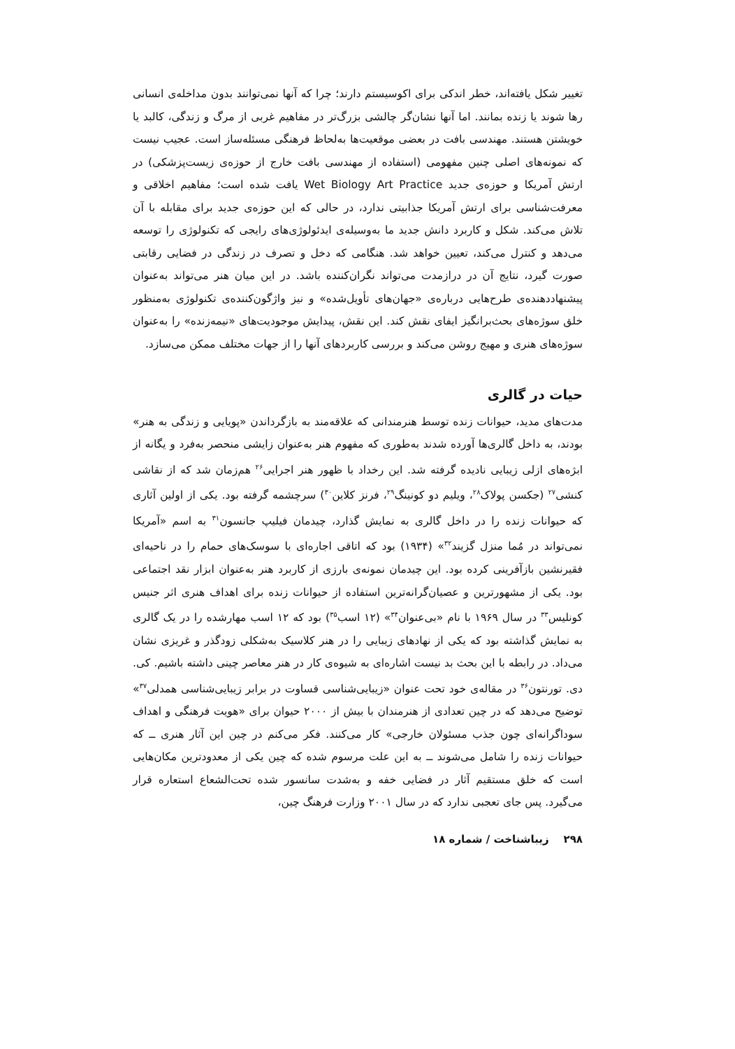تغییر شکل یافته‌اند، خطر اندکی برای اکوسیستم دارند؛ چرا که آنها نمی‌توانند بدون مداخله‌ی انسانی رها شوند یا زنده بمانند. اما آنها نشان‌گر چالشی بزرگ‌تر در مفاهیم غربی از مرگ و زندگی، کالبد یا خویشتن هستند. مهندسی بافت در بعضی موقعیت‌ها به‌لحاظ فرهنگی مسئله‌ساز است. عجیب نیست که نمونه‌های اصلی چنین مفهومی (استفاده از مهندسی بافت خارج از حوزه‌ی زیست‌پزشکی) در ارتش آمریکا و حوزه‌ی جدید Wet Biology Art Practice یافت شده است؛ مفاهیم اخلاقی و معرفت‌شناسی برای ارتش آمریکا جذابیتی ندارد، در حالی که این حوزه‌ی جدید برای مقابله با آن تلاش می‌کند. شکل و کاربرد دانش جدید ما به‌وسیله‌ی ایدئولوژی‌های رایجی که تکنولوژی را توسعه می‌دهد و کنترل می‌کند، تعیین خواهد شد. هنگامی که دخل و تصرف در زندگی در فضایی رقابتی صورت گیرد، نتایج آن در درازمدت می‌تواند نگران‌کننده باشد. در این میان هنر می‌تواند به‌عنوان پیشنهاددهنده‌ی طرح‌هایی درباره‌ی «جهان‌های تأویل‌شده» و نیز واژگون‌کننده‌ی تکنولوژی به‌منظور خلق سوژه‌های بحث‌برانگیز ایفای نقش کند. این نقش، پیدایش موجودیت‌های «نیمه‌زنده» را به‌عنوان سوژه‌های هنری و مهیج روشن می‌کند و بررسی کاربردهای آنها را از جهات مختلف ممکن می‌سازد.
حیات در گالری
مدت‌های مدید، حیوانات زنده توسط هنرمندانی که علاقه‌مند به بازگرداندن «پویایی و زندگی به هنر» بودند، به داخل گالری‌ها آورده شدند به‌طوری که مفهوم هنر به‌عنوان زایشی منحصر به‌فرد و یگانه از ابژه‌های ازلی زیبایی نادیده گرفته شد. این رخداد با ظهور هنر اجرایی<sup>۲۶</sup> هم‌زمان شد که از نقاشی کنشی<sup>۲۷</sup> (جکسن پولاک<sup>۲۸</sup>، ویلیم دو کونینگ<sup>۲۹</sup>، فرنز کلاین<sup>۳۰</sup>) سرچشمه گرفته بود. یکی از اولین آثاری که حیوانات زنده را در داخل گالری به نمایش گذارد، چیدمان فیلیپ جانسون<sup>۳۱</sup> به اسم «آمریکا نمی‌تواند در مُما منزل گزیند<sup>۳۲</sup>» (۱۹۳۴) بود که اتاقی اجاره‌ای با سوسک‌های حمام را در ناحیه‌ای فقیرنشین بازآفرینی کرده بود. این چیدمان نمونه‌ی بارزی از کاربرد هنر به‌عنوان ابزار نقد اجتماعی بود. یکی از مشهورترین و عصیان‌گرانه‌ترین استفاده از حیوانات زنده برای اهداف هنری اثر جنیس کونلیس<sup>۳۳</sup> در سال ۱۹۶۹ با نام «بی‌عنوان<sup>۳۴</sup>» (۱۲ اسب<sup>۳۵</sup>) بود که ۱۲ اسب مهارشده را در یک گالری به نمایش گذاشته بود که یکی از نهادهای زیبایی را در هنر کلاسیک به‌شکلی زودگذر و غریزی نشان می‌داد. در رابطه با این بحث بد نیست اشاره‌ای به شیوه‌ی کار در هنر معاصر چینی داشته باشیم. کی. دی. تورنتون<sup>۳۶</sup> در مقاله‌ی خود تحت عنوان «زیبایی‌شناسی قساوت در برابر زیبایی‌شناسی همدلی<sup>۳۷</sup>» توضیح می‌دهد که در چین تعدادی از هنرمندان با بیش از ۲۰۰۰ حیوان برای «هویت فرهنگی و اهداف سوداگرانه‌ای چون جذب مسئولان خارجی» کار می‌کنند. فکر می‌کنم در چین این آثار هنری ــ که حیوانات زنده را شامل می‌شوند ــ به این علت مرسوم شده که چین یکی از معدودترین مکان‌هایی است که خلق مستقیم آثار در فضایی خفه و به‌شدت سانسور شده تحت‌الشعاع استعاره قرار می‌گیرد. پس جای تعجبی ندارد که در سال ۲۰۰۱ وزارت فرهنگ چین،
۲۹۸ زیباشناخت / شماره ۱۸